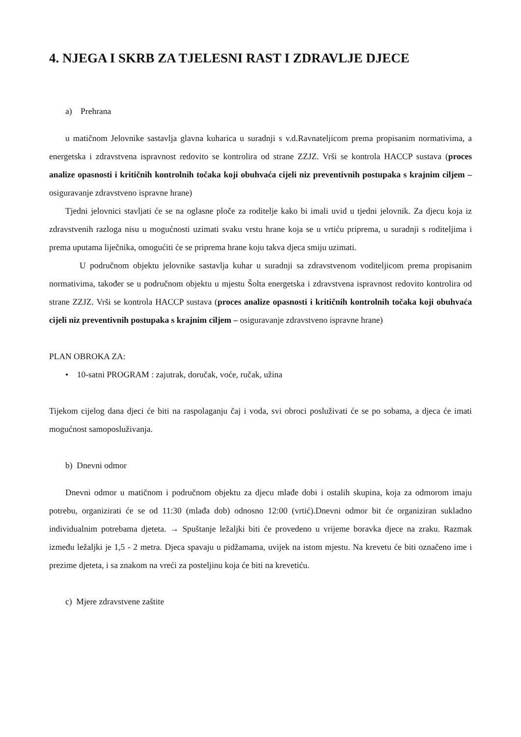4. NJEGA I SKRB ZA TJELESNI RAST I ZDRAVLJE DJECE
a) Prehrana
u matičnom Jelovnike sastavlja glavna kuharica u suradnji s v.d.Ravnateljicom prema propisanim normativima, a energetska i zdravstvena ispravnost redovito se kontrolira od strane ZZJZ. Vrši se kontrola HACCP sustava (proces analize opasnosti i kritičnih kontrolnih točaka koji obuhvaća cijeli niz preventivnih postupaka s krajnim ciljem – osiguravanje zdravstveno ispravne hrane)
Tjedni jelovnici stavljati će se na oglasne ploče za roditelje kako bi imali uvid u tjedni jelovnik. Za djecu koja iz zdravstvenih razloga nisu u mogućnosti uzimati svaku vrstu hrane koja se u vrtiću priprema, u suradnji s roditeljima i prema uputama liječnika, omogućiti će se priprema hrane koju takva djeca smiju uzimati.
U područnom objektu jelovnike sastavlja kuhar u suradnji sa zdravstvenom voditeljicom prema propisanim normativima, također se u područnom objektu u mjestu Šolta energetska i zdravstvena ispravnost redovito kontrolira od strane ZZJZ. Vrši se kontrola HACCP sustava (proces analize opasnosti i kritičnih kontrolnih točaka koji obuhvaća cijeli niz preventivnih postupaka s krajnim ciljem – osiguravanje zdravstveno ispravne hrane)
PLAN OBROKA ZA:
• 10-satni PROGRAM : zajutrak, doručak, voće, ručak, užina
Tijekom cijelog dana djeci će biti na raspolaganju čaj i voda, svi obroci posluživati će se po sobama, a djeca će imati mogućnost samoposluživanja.
b) Dnevni odmor
Dnevni odmor u matičnom i područnom objektu za djecu mlađe dobi i ostalih skupina, koja za odmorom imaju potrebu, organizirati će se od 11:30 (mlađa dob) odnosno 12:00 (vrtić).Dnevni odmor bit će organiziran sukladno individualnim potrebama djeteta. → Spuštanje ležaljki biti će provedeno u vrijeme boravka djece na zraku. Razmak između ležaljki je 1,5 - 2 metra. Djeca spavaju u pidžamama, uvijek na istom mjestu. Na krevetu će biti označeno ime i prezime djeteta, i sa znakom na vreći za posteljinu koja će biti na krevetiću.
c) Mjere zdravstvene zaštite